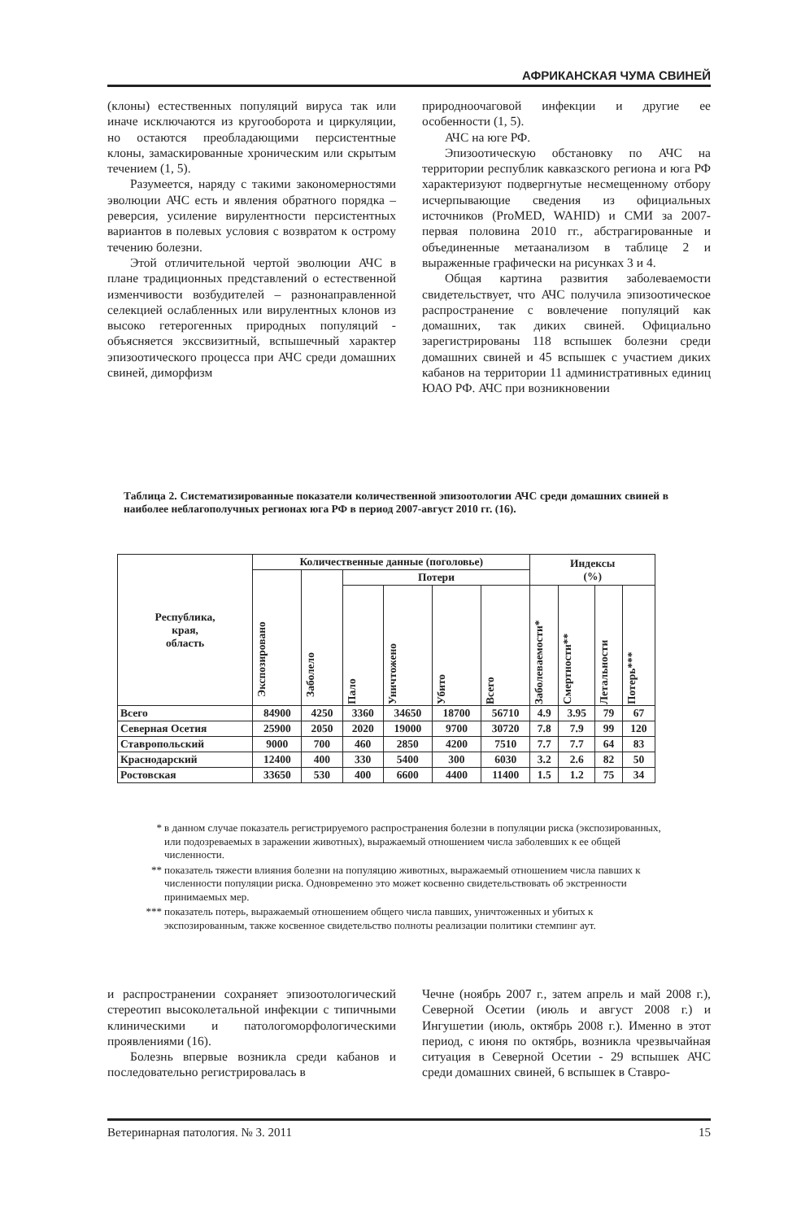АФРИКАНСКАЯ ЧУМА СВИНЕЙ
(клоны) естественных популяций вируса так или иначе исключаются из кругооборота и циркуляции, но остаются преобладающими персистентные клоны, замаскированные хроническим или скрытым течением (1, 5).
Разумеется, наряду с такими закономерностями эволюции АЧС есть и явления обратного порядка – реверсия, усиление вирулентности персистентных вариантов в полевых условия с возвратом к острому течению болезни.
Этой отличительной чертой эволюции АЧС в плане традиционных представлений о естественной изменчивости возбудителей – разнонаправленной селекцией ослабленных или вирулентных клонов из высоко гетерогенных природных популяций - объясняется экссвизитный, вспышечный характер эпизоотического процесса при АЧС среди домашних свиней, диморфизм
природноочаговой инфекции и другие ее особенности (1, 5).
АЧС на юге РФ.
Эпизоотическую обстановку по АЧС на территории республик кавказского региона и юга РФ характеризуют подвергнутые несмещенному отбору исчерпывающие сведения из официальных источников (ProMED, WAHID) и СМИ за 2007-первая половина 2010 гг., абстрагированные и объединенные метаанализом в таблице 2 и выраженные графически на рисунках 3 и 4.
Общая картина развития заболеваемости свидетельствует, что АЧС получила эпизоотическое распространение с вовлечение популяций как домашних, так диких свиней. Официально зарегистрированы 118 вспышек болезни среди домашних свиней и 45 вспышек с участием диких кабанов на территории 11 административных единиц ЮАО РФ. АЧС при возникновении
Таблица 2. Систематизированные показатели количественной эпизоотологии АЧС среди домашних свиней в наиболее неблагополучных регионах юга РФ в период 2007-август 2010 гг. (16).
| Республика, края, область | Количественные данные (поголовье) | | | | | | Индексы (%) | | | |
| --- | --- | --- | --- | --- | --- | --- | --- | --- | --- | --- |
| | Экспозировано | Заболело | Потери | | | | | | | |
| | | | Пало | Уничтожено | Убито | Всего | Заболеваемости* | Смертности** | Летальности | Потерь*** |
| Всего | 84900 | 4250 | 3360 | 34650 | 18700 | 56710 | 4.9 | 3.95 | 79 | 67 |
| Северная Осетия | 25900 | 2050 | 2020 | 19000 | 9700 | 30720 | 7.8 | 7.9 | 99 | 120 |
| Ставропольский | 9000 | 700 | 460 | 2850 | 4200 | 7510 | 7.7 | 7.7 | 64 | 83 |
| Краснодарский | 12400 | 400 | 330 | 5400 | 300 | 6030 | 3.2 | 2.6 | 82 | 50 |
| Ростовская | 33650 | 530 | 400 | 6600 | 4400 | 11400 | 1.5 | 1.2 | 75 | 34 |
* в данном случае показатель регистрируемого распространения болезни в популяции риска (экспозированных, или подозреваемых в заражении животных), выражаемый отношением числа заболевших к ее общей численности.
** показатель тяжести влияния болезни на популяцию животных, выражаемый отношением числа павших к численности популяции риска. Одновременно это может косвенно свидетельствовать об экстренности принимаемых мер.
*** показатель потерь, выражаемый отношением общего числа павших, уничтоженных и убитых к экспозированным, также косвенное свидетельство полноты реализации политики стемпинг аут.
и распространении сохраняет эпизоотологический стереотип высоколетальной инфекции с типичными клиническими и патологоморфологическими проявлениями (16).
Болезнь впервые возникла среди кабанов и последовательно регистрировалась в
Чечне (ноябрь 2007 г., затем апрель и май 2008 г.), Северной Осетии (июль и август 2008 г.) и Ингушетии (июль, октябрь 2008 г.). Именно в этот период, с июня по октябрь, возникла чрезвычайная ситуация в Северной Осетии - 29 вспышек АЧС среди домашних свиней, 6 вспышек в Ставро-
Ветеринарная патология. № 3. 2011 15